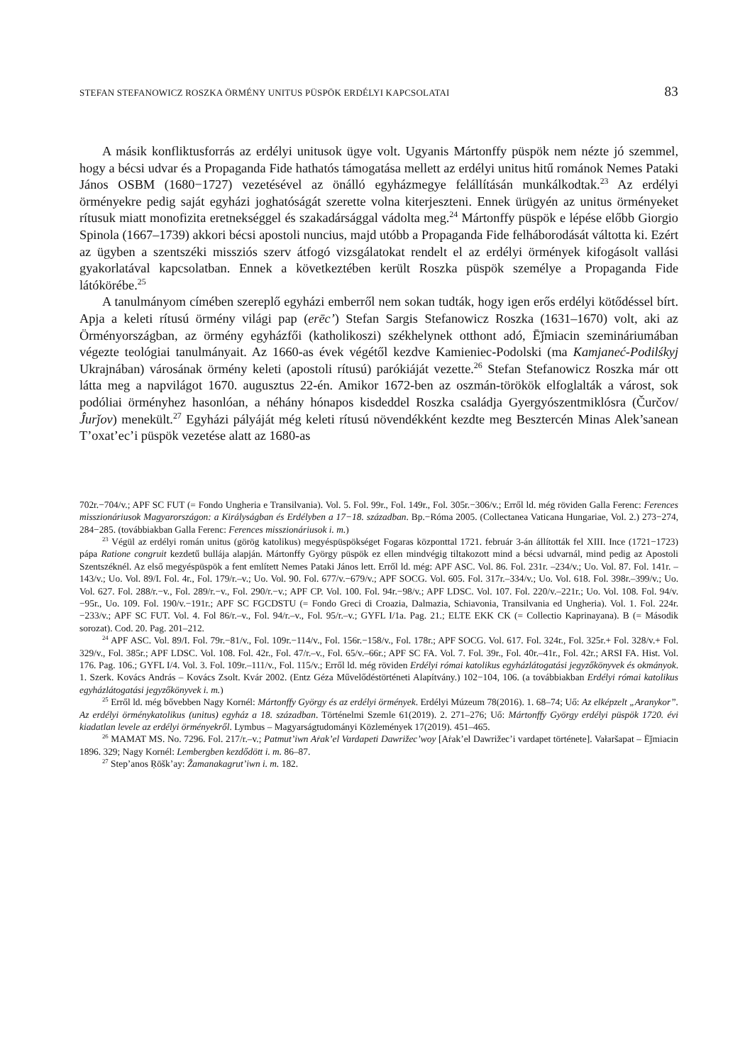STEFAN STEFANOWICZ ROSZKA ÖRMÉNY UNITUS PÜSPÖK ERDÉLYI KAPCSOLATAI 83
A másik konfliktusforrás az erdélyi unitusok ügye volt. Ugyanis Mártonffy püspök nem nézte jó szemmel, hogy a bécsi udvar és a Propaganda Fide hathatós támogatása mellett az erdélyi unitus hitű románok Nemes Pataki János OSBM (1680−1727) vezetésével az önálló egyházmegye felállításán munkálkodtak.<sup>23</sup> Az erdélyi örményekre pedig saját egyházi joghatóságát szerette volna kiterjeszteni. Ennek ürügyén az unitus örményeket rítusuk miatt monofizita eretnekséggel és szakadársággal vádolta meg.<sup>24</sup> Mártonffy püspök e lépése előbb Giorgio Spinola (1667–1739) akkori bécsi apostoli nuncius, majd utóbb a Propaganda Fide felháborodását váltotta ki. Ezért az ügyben a szentszéki missziós szerv átfogó vizsgálatokat rendelt el az erdélyi örmények kifogásolt vallási gyakorlatával kapcsolatban. Ennek a következtében került Roszka püspök személye a Propaganda Fide látókörébe.<sup>25</sup>
A tanulmányom címében szereplő egyházi emberről nem sokan tudták, hogy igen erős erdélyi kötődéssel bírt. Apja a keleti rítusú örmény világi pap (erēc’) Stefan Sargis Stefanowicz Roszka (1631–1670) volt, aki az Örményországban, az örmény egyházfői (katholikoszi) székhelynek otthont adó, Ēǰmiacin szemináriumában végezte teológiai tanulmányait. Az 1660-as évek végétől kezdve Kamieniec-Podolski (ma Kamjaneć-Podilśkyj Ukrajnában) városának örmény keleti (apostoli rítusú) parókiáját vezette.<sup>26</sup> Stefan Stefanowicz Roszka már ott látta meg a napvilágot 1670. augusztus 22-én. Amikor 1672-ben az oszmán-törökök elfoglalták a várost, sok podóliai örményhez hasonlóan, a néhány hónapos kisdeddel Roszka családja Gyergyószentmiklósra (Čurčov/Ĵurǰov) menekült.<sup>27</sup> Egyházi pályáját még keleti rítusú növendékként kezdte meg Besztercén Minas Alek’sanean T’oxat’ec’i püspök vezetése alatt az 1680-as
702r.−704/v.; APF SC FUT (= Fondo Ungheria e Transilvania). Vol. 5. Fol. 99r., Fol. 149r., Fol. 305r.−306/v.; Erről ld. még röviden Galla Ferenc: Ferences misszionáriusok Magyarországon: a Királyságban és Erdélyben a 17−18. században. Bp.−Róma 2005. (Collectanea Vaticana Hungariae, Vol. 2.) 273−274, 284−285. (továbbiakban Galla Ferenc: Ferences misszionáriusok i. m.)
<sup>23</sup> Végül az erdélyi román unitus (görög katolikus) megyéspüspökséget Fogaras központtal 1721. február 3-án állították fel XIII. Ince (1721−1723) pápa Ratione congruit kezdetű bullája alapján. Mártonffy György püspök ez ellen mindvégig tiltakozott mind a bécsi udvarnál, mind pedig az Apostoli Szentszéknél. Az első megyéspüspök a fent említett Nemes Pataki János lett. Erről ld. még: APF ASC. Vol. 86. Fol. 231r. –234/v.; Uo. Vol. 87. Fol. 141r. –143/v.; Uo. Vol. 89/I. Fol. 4r., Fol. 179/r.–v.; Uo. Vol. 90. Fol. 677/v.−679/v.; APF SOCG. Vol. 605. Fol. 317r.–334/v.; Uo. Vol. 618. Fol. 398r.–399/v.; Uo. Vol. 627. Fol. 288/r.−v., Fol. 289/r.−v., Fol. 290/r.−v.; APF CP. Vol. 100. Fol. 94r.−98/v.; APF LDSC. Vol. 107. Fol. 220/v.–221r.; Uo. Vol. 108. Fol. 94/v.−95r., Uo. 109. Fol. 190/v.−191r.; APF SC FGCDSTU (= Fondo Greci di Croazia, Dalmazia, Schiavonia, Transilvania ed Ungheria). Vol. 1. Fol. 224r.−233/v.; APF SC FUT. Vol. 4. Fol 86/r.–v., Fol. 94/r.–v., Fol. 95/r.–v.; GYFL I/1a. Pag. 21.; ELTE EKK CK (= Collectio Kaprinayana). B (= Második sorozat). Cod. 20. Pag. 201–212.
<sup>24</sup> APF ASC. Vol. 89/I. Fol. 79r.−81/v., Fol. 109r.−114/v., Fol. 156r.−158/v., Fol. 178r.; APF SOCG. Vol. 617. Fol. 324r., Fol. 325r.+ Fol. 328/v.+ Fol. 329/v., Fol. 385r.; APF LDSC. Vol. 108. Fol. 42r., Fol. 47/r.–v., Fol. 65/v.–66r.; APF SC FA. Vol. 7. Fol. 39r., Fol. 40r.–41r., Fol. 42r.; ARSI FA. Hist. Vol. 176. Pag. 106.; GYFL I/4. Vol. 3. Fol. 109r.–111/v., Fol. 115/v.; Erről ld. még röviden Erdélyi római katolikus egyházlátogatási jegyzőkönyvek és okmányok. 1. Szerk. Kovács András – Kovács Zsolt. Kvár 2002. (Entz Géza Művelődéstörténeti Alapítvány.) 102−104, 106. (a továbbiakban Erdélyi római katolikus egyházlátogatási jegyzőkönyvek i. m.)
<sup>25</sup> Erről ld. még bővebben Nagy Kornél: Mártonffy György és az erdélyi örmények. Erdélyi Múzeum 78(2016). 1. 68–74; Uő: Az elképzelt „Aranykor”. Az erdélyi örménykatolikus (unitus) egyház a 18. században. Történelmi Szemle 61(2019). 2. 271–276; Uő: Mártonffy György erdélyi püspök 1720. évi kiadatlan levele az erdélyi örményekről. Lymbus – Magyarságtudományi Közlemények 17(2019). 451–465.
<sup>26</sup> MAMAT MS. No. 7296. Fol. 217/r.–v.; Patmut’iwn Aṙak’el Vardapeti Dawrižec’woy [Aṙak’el Dawrižec’i vardapet története]. Vałaršapat – Ēǰmiacin 1896. 329; Nagy Kornél: Lembergben kezdődött i. m. 86–87.
<sup>27</sup> Step’anos Ṛōšk’ay: Žamanakagrut’iwn i. m. 182.